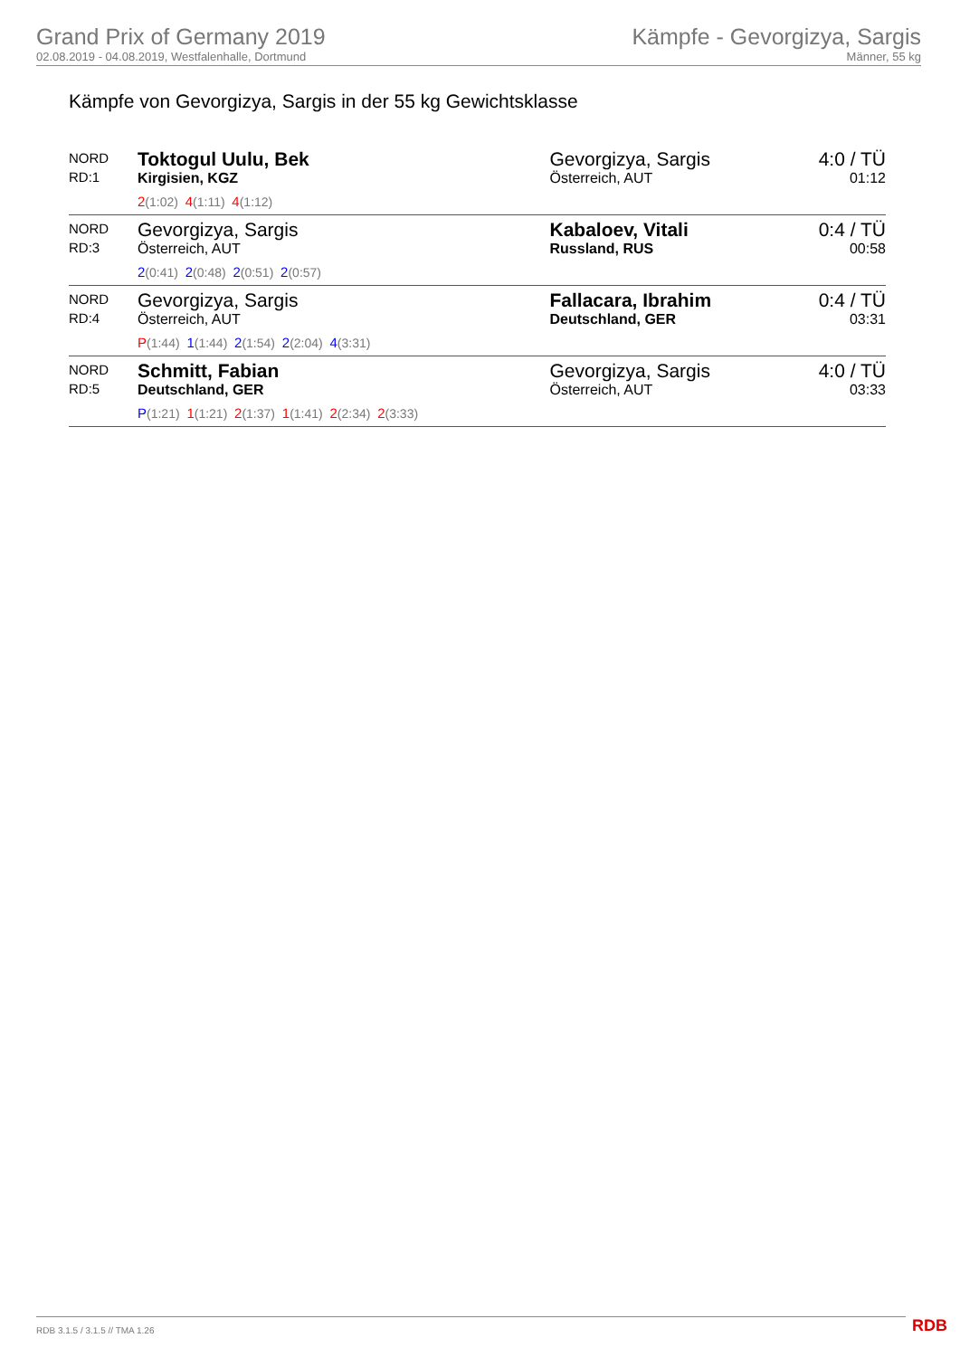Grand Prix of Germany 2019
02.08.2019 - 04.08.2019, Westfalenhalle, Dortmund
Kämpfe - Gevorgizya, Sargis
Männer, 55 kg
Kämpfe von Gevorgizya, Sargis in der 55 kg Gewichtsklasse
| NORD RD:1 | Toktogul Uulu, Bek Kirgisien, KGZ 2 (1:02) 4 (1:11) 4 (1:12) | Gevorgizya, Sargis Österreich, AUT | 4:0 / TÜ 01:12 |
| NORD RD:3 | Gevorgizya, Sargis Österreich, AUT 2 (0:41) 2 (0:48) 2 (0:51) 2 (0:57) | Kabaloev, Vitali Russland, RUS | 0:4 / TÜ 00:58 |
| NORD RD:4 | Gevorgizya, Sargis Österreich, AUT P (1:44) 1 (1:44) 2 (1:54) 2 (2:04) 4 (3:31) | Fallacara, Ibrahim Deutschland, GER | 0:4 / TÜ 03:31 |
| NORD RD:5 | Schmitt, Fabian Deutschland, GER P (1:21) 1 (1:21) 2 (1:37) 1 (1:41) 2 (2:34) 2 (3:33) | Gevorgizya, Sargis Österreich, AUT | 4:0 / TÜ 03:33 |
RDB 3.1.5 / 3.1.5 // TMA 1.26 RDB